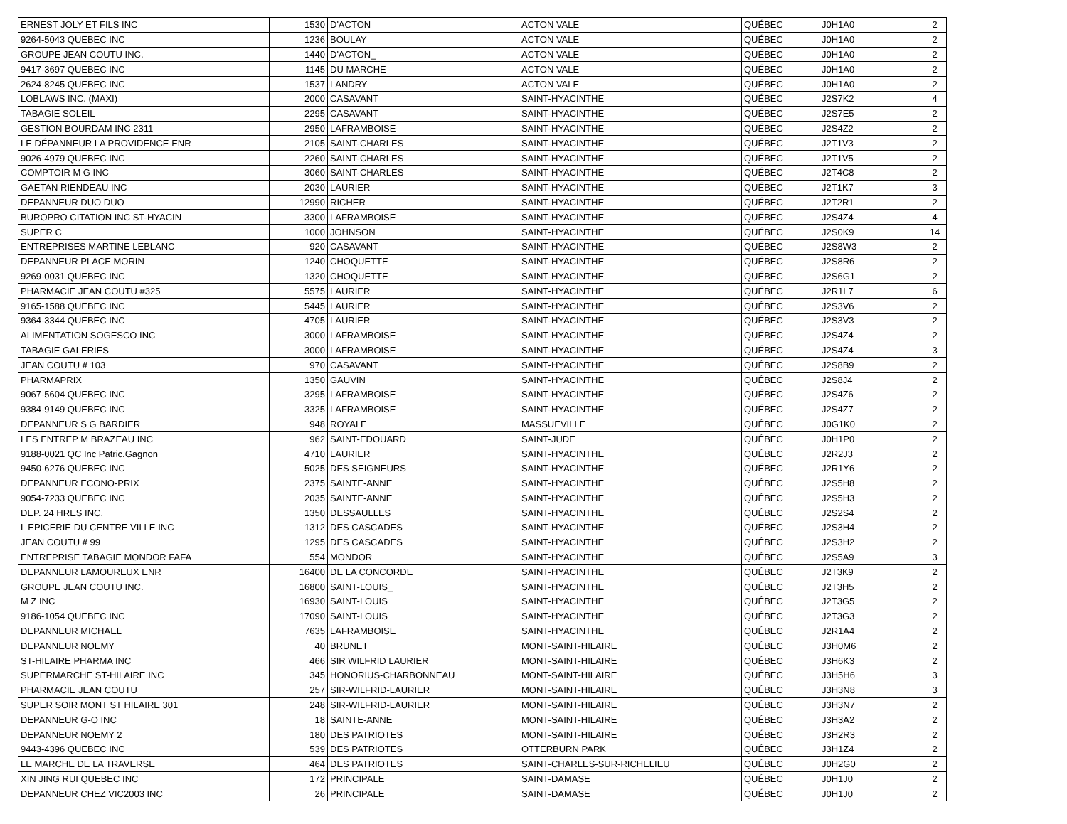| ERNEST JOLY ET FILS INC | 1530 | D'ACTON | ACTON VALE | QUÉBEC | J0H1A0 | 2 |
| 9264-5043 QUEBEC INC | 1236 | BOULAY | ACTON VALE | QUÉBEC | J0H1A0 | 2 |
| GROUPE JEAN COUTU INC. | 1440 | D'ACTON_ | ACTON VALE | QUÉBEC | J0H1A0 | 2 |
| 9417-3697 QUEBEC INC | 1145 | DU MARCHE | ACTON VALE | QUÉBEC | J0H1A0 | 2 |
| 2624-8245 QUEBEC INC | 1537 | LANDRY | ACTON VALE | QUÉBEC | J0H1A0 | 2 |
| LOBLAWS INC. (MAXI) | 2000 | CASAVANT | SAINT-HYACINTHE | QUÉBEC | J2S7K2 | 4 |
| TABAGIE SOLEIL | 2295 | CASAVANT | SAINT-HYACINTHE | QUÉBEC | J2S7E5 | 2 |
| GESTION BOURDAM INC 2311 | 2950 | LAFRAMBOISE | SAINT-HYACINTHE | QUÉBEC | J2S4Z2 | 2 |
| LE DÉPANNEUR LA PROVIDENCE ENR | 2105 | SAINT-CHARLES | SAINT-HYACINTHE | QUÉBEC | J2T1V3 | 2 |
| 9026-4979 QUEBEC INC | 2260 | SAINT-CHARLES | SAINT-HYACINTHE | QUÉBEC | J2T1V5 | 2 |
| COMPTOIR M G INC | 3060 | SAINT-CHARLES | SAINT-HYACINTHE | QUÉBEC | J2T4C8 | 2 |
| GAETAN RIENDEAU INC | 2030 | LAURIER | SAINT-HYACINTHE | QUÉBEC | J2T1K7 | 3 |
| DEPANNEUR DUO DUO | 12990 | RICHER | SAINT-HYACINTHE | QUÉBEC | J2T2R1 | 2 |
| BUROPRO CITATION INC ST-HYACIN | 3300 | LAFRAMBOISE | SAINT-HYACINTHE | QUÉBEC | J2S4Z4 | 4 |
| SUPER C | 1000 | JOHNSON | SAINT-HYACINTHE | QUÉBEC | J2S0K9 | 14 |
| ENTREPRISES MARTINE LEBLANC | 920 | CASAVANT | SAINT-HYACINTHE | QUÉBEC | J2S8W3 | 2 |
| DEPANNEUR PLACE MORIN | 1240 | CHOQUETTE | SAINT-HYACINTHE | QUÉBEC | J2S8R6 | 2 |
| 9269-0031 QUEBEC INC | 1320 | CHOQUETTE | SAINT-HYACINTHE | QUÉBEC | J2S6G1 | 2 |
| PHARMACIE JEAN COUTU #325 | 5575 | LAURIER | SAINT-HYACINTHE | QUÉBEC | J2R1L7 | 6 |
| 9165-1588 QUEBEC INC | 5445 | LAURIER | SAINT-HYACINTHE | QUÉBEC | J2S3V6 | 2 |
| 9364-3344 QUEBEC INC | 4705 | LAURIER | SAINT-HYACINTHE | QUÉBEC | J2S3V3 | 2 |
| ALIMENTATION SOGESCO INC | 3000 | LAFRAMBOISE | SAINT-HYACINTHE | QUÉBEC | J2S4Z4 | 2 |
| TABAGIE GALERIES | 3000 | LAFRAMBOISE | SAINT-HYACINTHE | QUÉBEC | J2S4Z4 | 3 |
| JEAN COUTU # 103 | 970 | CASAVANT | SAINT-HYACINTHE | QUÉBEC | J2S8B9 | 2 |
| PHARMAPRIX | 1350 | GAUVIN | SAINT-HYACINTHE | QUÉBEC | J2S8J4 | 2 |
| 9067-5604 QUEBEC INC | 3295 | LAFRAMBOISE | SAINT-HYACINTHE | QUÉBEC | J2S4Z6 | 2 |
| 9384-9149 QUEBEC INC | 3325 | LAFRAMBOISE | SAINT-HYACINTHE | QUÉBEC | J2S4Z7 | 2 |
| DEPANNEUR S G BARDIER | 948 | ROYALE | MASSUEVILLE | QUÉBEC | J0G1K0 | 2 |
| LES ENTREP M BRAZEAU INC | 962 | SAINT-EDOUARD | SAINT-JUDE | QUÉBEC | J0H1P0 | 2 |
| 9188-0021 QC Inc Patric.Gagnon | 4710 | LAURIER | SAINT-HYACINTHE | QUÉBEC | J2R2J3 | 2 |
| 9450-6276 QUEBEC INC | 5025 | DES SEIGNEURS | SAINT-HYACINTHE | QUÉBEC | J2R1Y6 | 2 |
| DEPANNEUR ECONO-PRIX | 2375 | SAINTE-ANNE | SAINT-HYACINTHE | QUÉBEC | J2S5H8 | 2 |
| 9054-7233 QUEBEC INC | 2035 | SAINTE-ANNE | SAINT-HYACINTHE | QUÉBEC | J2S5H3 | 2 |
| DEP. 24 HRES INC. | 1350 | DESSAULLES | SAINT-HYACINTHE | QUÉBEC | J2S2S4 | 2 |
| L EPICERIE DU CENTRE VILLE INC | 1312 | DES CASCADES | SAINT-HYACINTHE | QUÉBEC | J2S3H4 | 2 |
| JEAN COUTU # 99 | 1295 | DES CASCADES | SAINT-HYACINTHE | QUÉBEC | J2S3H2 | 2 |
| ENTREPRISE TABAGIE MONDOR FAFA | 554 | MONDOR | SAINT-HYACINTHE | QUÉBEC | J2S5A9 | 3 |
| DEPANNEUR LAMOUREUX ENR | 16400 | DE LA CONCORDE | SAINT-HYACINTHE | QUÉBEC | J2T3K9 | 2 |
| GROUPE JEAN COUTU INC. | 16800 | SAINT-LOUIS_ | SAINT-HYACINTHE | QUÉBEC | J2T3H5 | 2 |
| M Z INC | 16930 | SAINT-LOUIS | SAINT-HYACINTHE | QUÉBEC | J2T3G5 | 2 |
| 9186-1054 QUEBEC INC | 17090 | SAINT-LOUIS | SAINT-HYACINTHE | QUÉBEC | J2T3G3 | 2 |
| DEPANNEUR MICHAEL | 7635 | LAFRAMBOISE | SAINT-HYACINTHE | QUÉBEC | J2R1A4 | 2 |
| DEPANNEUR NOEMY | 40 | BRUNET | MONT-SAINT-HILAIRE | QUÉBEC | J3H0M6 | 2 |
| ST-HILAIRE PHARMA INC | 466 | SIR WILFRID LAURIER | MONT-SAINT-HILAIRE | QUÉBEC | J3H6K3 | 2 |
| SUPERMARCHE ST-HILAIRE INC | 345 | HONORIUS-CHARBONNEAU | MONT-SAINT-HILAIRE | QUÉBEC | J3H5H6 | 3 |
| PHARMACIE JEAN COUTU | 257 | SIR-WILFRID-LAURIER | MONT-SAINT-HILAIRE | QUÉBEC | J3H3N8 | 3 |
| SUPER SOIR MONT ST HILAIRE 301 | 248 | SIR-WILFRID-LAURIER | MONT-SAINT-HILAIRE | QUÉBEC | J3H3N7 | 2 |
| DEPANNEUR G-O INC | 18 | SAINTE-ANNE | MONT-SAINT-HILAIRE | QUÉBEC | J3H3A2 | 2 |
| DEPANNEUR NOEMY 2 | 180 | DES PATRIOTES | MONT-SAINT-HILAIRE | QUÉBEC | J3H2R3 | 2 |
| 9443-4396 QUEBEC INC | 539 | DES PATRIOTES | OTTERBURN PARK | QUÉBEC | J3H1Z4 | 2 |
| LE MARCHE DE LA TRAVERSE | 464 | DES PATRIOTES | SAINT-CHARLES-SUR-RICHELIEU | QUÉBEC | J0H2G0 | 2 |
| XIN JING RUI QUEBEC INC | 172 | PRINCIPALE | SAINT-DAMASE | QUÉBEC | J0H1J0 | 2 |
| DEPANNEUR CHEZ VIC2003 INC | 26 | PRINCIPALE | SAINT-DAMASE | QUÉBEC | J0H1J0 | 2 |